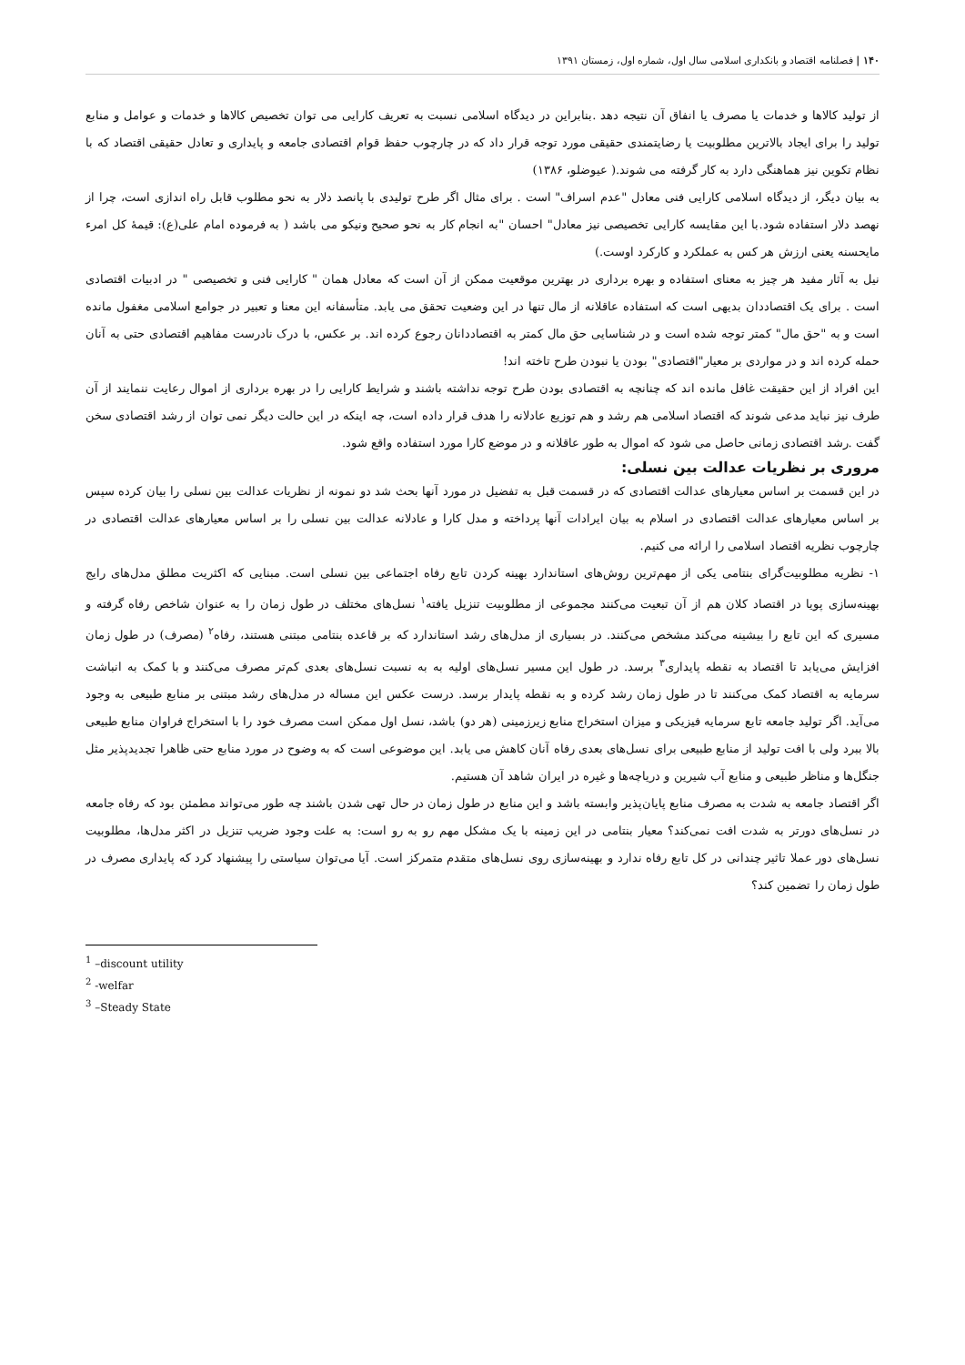۱۴۰ | فصلنامه اقتصاد و بانکداری اسلامی سال اول، شماره اول، زمستان ۱۳۹۱
از تولید کالاها و خدمات یا مصرف یا انفاق آن نتیجه دهد .بنابراین در دیدگاه اسلامی نسبت به تعریف کارایی می توان تخصیص کالاها و خدمات و عوامل و منابع تولید را برای ایجاد بالاترین مطلوبیت یا رضایتمندی حقیقی مورد توجه قرار داد که در چارچوب حفظ قوام اقتصادی جامعه و پایداری و تعادل حقیقی اقتصاد که با نظام تکوین نیز هماهنگی دارد به کار گرفته می شوند.( عیوضلو، ۱۳۸۶)
به بیان دیگر، از دیدگاه اسلامی کارایی فنی معادل "عدم اسراف" است . برای مثال اگر طرح تولیدی با پانصد دلار به نحو مطلوب قابل راه اندازی است، چرا از نهصد دلار استفاده شود.با این مقایسه کارایی تخصیصی نیز معادل" احسان "به انجام کار به نحو صحیح ونیکو می باشد ( به فرموده امام علی(ع): قیمهٔ کل امرء مایحسنه یعنی ارزش هر کس به عملکرد و کارکرد اوست.)
نیل به آثار مفید هر چیز به معنای استفاده و بهره برداری در بهترین موقعیت ممکن از آن است که معادل همان " کارایی فنی و تخصیصی " در ادبیات اقتصادی است . برای یک اقتصاددان بدیهی است که استفاده عاقلانه از مال تنها در این وضعیت تحقق می یابد. متأسفانه این معنا و تعبیر در جوامع اسلامی مغفول مانده است و به "حق مال" کمتر توجه شده است و در شناسایی حق مال کمتر به اقتصاددانان رجوع کرده اند. بر عکس، با درک نادرست مفاهیم اقتصادی حتی به آنان حمله کرده اند و در مواردی بر معیار"اقتصادی" بودن یا نبودن طرح تاخته اند!
این افراد از این حقیقت غافل مانده اند که چنانچه به اقتصادی بودن طرح توجه نداشته باشند و شرایط کارایی را در بهره برداری از اموال رعایت ننمایند از آن طرف نیز نباید مدعی شوند که اقتصاد اسلامی هم رشد و هم توزیع عادلانه را هدف قرار داده است، چه اینکه در این حالت دیگر نمی توان از رشد اقتصادی سخن گفت .رشد اقتصادی زمانی حاصل می شود که اموال به طور عاقلانه و در موضع کارا مورد استفاده واقع شود.
مروری بر نظریات عدالت بین نسلی:
در این قسمت بر اساس معیارهای عدالت اقتصادی که در قسمت قبل به تفضیل در مورد آنها بحث شد دو نمونه از نظریات عدالت بین نسلی را بیان کرده سپس بر اساس معیارهای عدالت اقتصادی در اسلام به بیان ایرادات آنها پرداخته و مدل کارا و عادلانه عدالت بین نسلی را بر اساس معیارهای عدالت اقتصادی در چارچوب نظریه اقتصاد اسلامی را ارائه می کنیم.
۱- نظریه مطلوبیت‌گرای بنتامی یکی از مهم‌ترین روش‌های استاندارد بهینه کردن تابع رفاه اجتماعی بین نسلی است. مبنایی که اکثریت مطلق مدل‌های رایج بهینه‌سازی پویا در اقتصاد کلان هم از آن تبعیت می‌کنند مجموعی از مطلوبیت تنزیل یافته<sup>۱</sup> نسل‌های مختلف در طول زمان را به عنوان شاخص رفاه گرفته و مسیری که این تابع را بیشینه می‌کند مشخص می‌کنند. در بسیاری از مدل‌های رشد استاندارد که بر قاعده بنتامی مبتنی هستند، رفاه<sup>۲</sup> (مصرف) در طول زمان افزایش می‌یابد تا اقتصاد به نقطه پایداری<sup>۳</sup> برسد. در طول این مسیر نسل‌های اولیه به به نسبت نسل‌های بعدی کم‌تر مصرف می‌کنند و با کمک به انباشت سرمایه به اقتصاد کمک می‌کنند تا در طول زمان رشد کرده و به نقطه پایدار برسد. درست عکس این مساله در مدل‌های رشد مبتنی بر منابع طبیعی به وجود می‌آید. اگر تولید جامعه تابع سرمایه فیزیکی و میزان استخراج منابع زیرزمینی (هر دو) باشد، نسل اول ممکن است مصرف خود را با استخراج فراوان منابع طبیعی بالا ببرد ولی با افت تولید از منابع طبیعی برای نسل‌های بعدی رفاه آنان کاهش می یابد. این موضوعی است که به وضوح در مورد منابع حتی ظاهرا تجدیدپذیر مثل جنگل‌ها و مناظر طبیعی و منابع آب شیرین و دریاچه‌ها و غیره در ایران شاهد آن هستیم.
اگر اقتصاد جامعه به شدت به مصرف منابع پایان‌پذیر وابسته باشد و این منابع در طول زمان در حال تهی شدن باشند چه طور می‌تواند مطمئن بود که رفاه جامعه در نسل‌های دورتر به شدت افت نمی‌کند؟ معیار بنتامی در این زمینه با یک مشکل مهم رو به رو است: به علت وجود ضریب تنزیل در اکثر مدل‌ها، مطلوبیت نسل‌های دور عملا تاثیر چندانی در کل تابع رفاه ندارد و بهینه‌سازی روی نسل‌های متقدم متمرکز است. آیا می‌توان سیاستی را پیشنهاد کرد که پایداری مصرف در طول زمان را تضمین کند؟
<sup>1</sup> –discount utility
<sup>2</sup> -welfar
<sup>3</sup> –Steady State